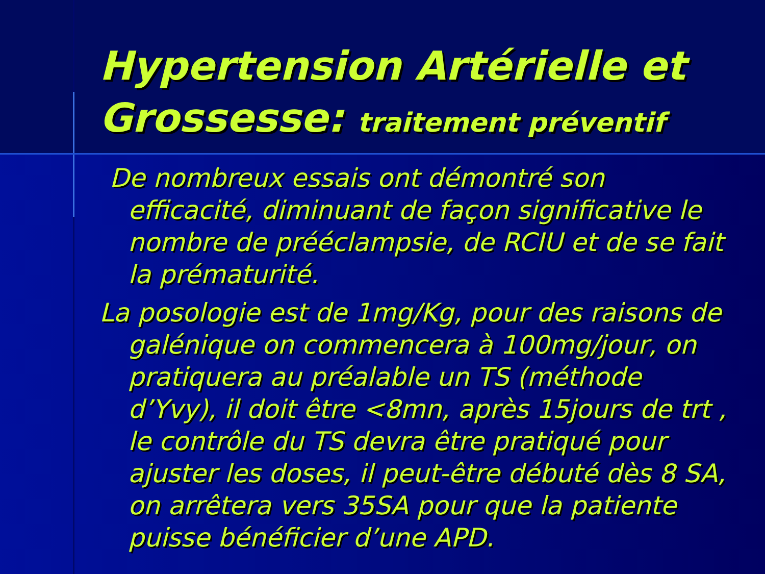Hypertension Artérielle et Grossesse: traitement préventif
De nombreux essais ont démontré son efficacité, diminuant de façon significative le nombre de prééclampsie, de RCIU et de se fait la prématurité.
La posologie est de 1mg/Kg, pour des raisons de galénique on commencera à 100mg/jour, on pratiquera au préalable un TS (méthode d’Yvy), il doit être <8mn, après 15jours de trt , le contrôle du TS devra être pratiqué pour ajuster les doses, il peut-être débuté dès 8 SA, on arrêtera vers 35SA pour que la patiente puisse bénéficier d’une APD.